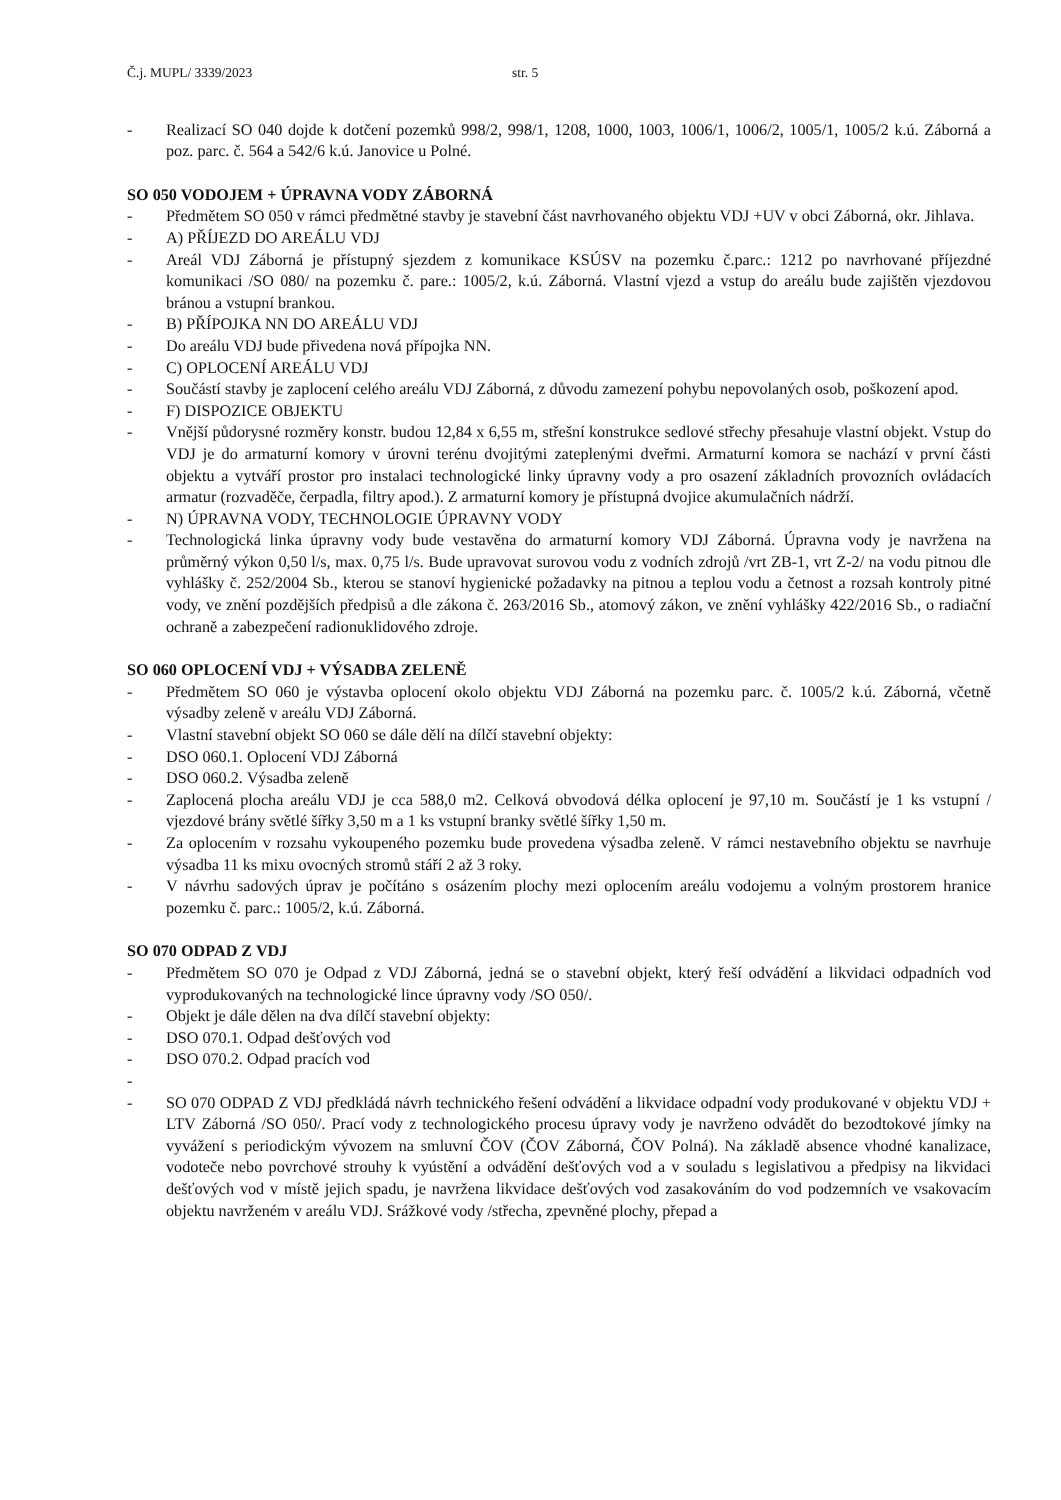Č.j. MUPL/ 3339/2023 str. 5
- Realizací SO 040 dojde k dotčení pozemků 998/2, 998/1, 1208, 1000, 1003, 1006/1, 1006/2, 1005/1, 1005/2 k.ú. Záborná a poz. parc. č. 564 a 542/6 k.ú. Janovice u Polné.
SO 050 VODOJEM + ÚPRAVNA VODY ZÁBORNÁ
- Předmětem SO 050 v rámci předmětné stavby je stavební část navrhovaného objektu VDJ +UV v obci Záborná, okr. Jihlava.
- A) PŘÍJEZD DO AREÁLU VDJ
- Areál VDJ Záborná je přístupný sjezdem z komunikace KSÚSV na pozemku č.parc.: 1212 po navrhované příjezdné komunikaci /SO 080/ na pozemku č. pare.: 1005/2, k.ú. Záborná. Vlastní vjezd a vstup do areálu bude zajištěn vjezdovou bránou a vstupní brankou.
- B) PŘÍPOJKA NN DO AREÁLU VDJ
- Do areálu VDJ bude přivedena nová přípojka NN.
- C) OPLOCENÍ AREÁLU VDJ
- Součástí stavby je zaplocení celého areálu VDJ Záborná, z důvodu zamezení pohybu nepovolaných osob, poškození apod.
- F) DISPOZICE OBJEKTU
- Vnější půdorysné rozměry konstr. budou 12,84 x 6,55 m, střešní konstrukce sedlové střechy přesahuje vlastní objekt. Vstup do VDJ je do armaturní komory v úrovni terénu dvojitými zateplenými dveřmi. Armaturní komora se nachází v první části objektu a vytváří prostor pro instalaci technologické linky úpravny vody a pro osazení základních provozních ovládacích armatur (rozvaděče, čerpadla, filtry apod.). Z armaturní komory je přístupná dvojice akumulačních nádrží.
- N) ÚPRAVNA VODY, TECHNOLOGIE ÚPRAVNY VODY
- Technologická linka úpravny vody bude vestavěna do armaturní komory VDJ Záborná. Úpravna vody je navržena na průměrný výkon 0,50 l/s, max. 0,75 l/s. Bude upravovat surovou vodu z vodních zdrojů /vrt ZB-1, vrt Z-2/ na vodu pitnou dle vyhlášky č. 252/2004 Sb., kterou se stanoví hygienické požadavky na pitnou a teplou vodu a četnost a rozsah kontroly pitné vody, ve znění pozdějších předpisů a dle zákona č. 263/2016 Sb., atomový zákon, ve znění vyhlášky 422/2016 Sb., o radiační ochraně a zabezpečení radionuklidového zdroje.
SO 060 OPLOCENÍ VDJ + VÝSADBA ZELENĚ
- Předmětem SO 060 je výstavba oplocení okolo objektu VDJ Záborná na pozemku parc. č. 1005/2 k.ú. Záborná, včetně výsadby zeleně v areálu VDJ Záborná.
- Vlastní stavební objekt SO 060 se dále dělí na dílčí stavební objekty:
- DSO 060.1. Oplocení VDJ Záborná
- DSO 060.2. Výsadba zeleně
- Zaplocená plocha areálu VDJ je cca 588,0 m2. Celková obvodová délka oplocení je 97,10 m. Součástí je 1 ks vstupní / vjezdové brány světlé šířky 3,50 m a 1 ks vstupní branky světlé šířky 1,50 m.
- Za oplocením v rozsahu vykoupeného pozemku bude provedena výsadba zeleně. V rámci nestavebního objektu se navrhuje výsadba 11 ks mixu ovocných stromů stáří 2 až 3 roky.
- V návrhu sadových úprav je počítáno s osázením plochy mezi oplocením areálu vodojemu a volným prostorem hranice pozemku č. parc.: 1005/2, k.ú. Záborná.
SO 070 ODPAD Z VDJ
- Předmětem SO 070 je Odpad z VDJ Záborná, jedná se o stavební objekt, který řeší odvádění a likvidaci odpadních vod vyprodukovaných na technologické lince úpravny vody /SO 050/.
- Objekt je dále dělen na dva dílčí stavební objekty:
- DSO 070.1. Odpad dešťových vod
- DSO 070.2. Odpad pracích vod
-
- SO 070 ODPAD Z VDJ předkládá návrh technického řešení odvádění a likvidace odpadní vody produkované v objektu VDJ + LTV Záborná /SO 050/. Prací vody z technologického procesu úpravy vody je navrženo odvádět do bezodtokové jímky na vyvážení s periodickým vývozem na smluvní ČOV (ČOV Záborná, ČOV Polná). Na základě absence vhodné kanalizace, vodoteče nebo povrchové strouhy k vyústění a odvádění dešťových vod a v souladu s legislativou a předpisy na likvidaci dešťových vod v místě jejich spadu, je navržena likvidace dešťových vod zasakováním do vod podzemních ve vsakovacím objektu navrženém v areálu VDJ. Srážkové vody /střecha, zpevněné plochy, přepad a